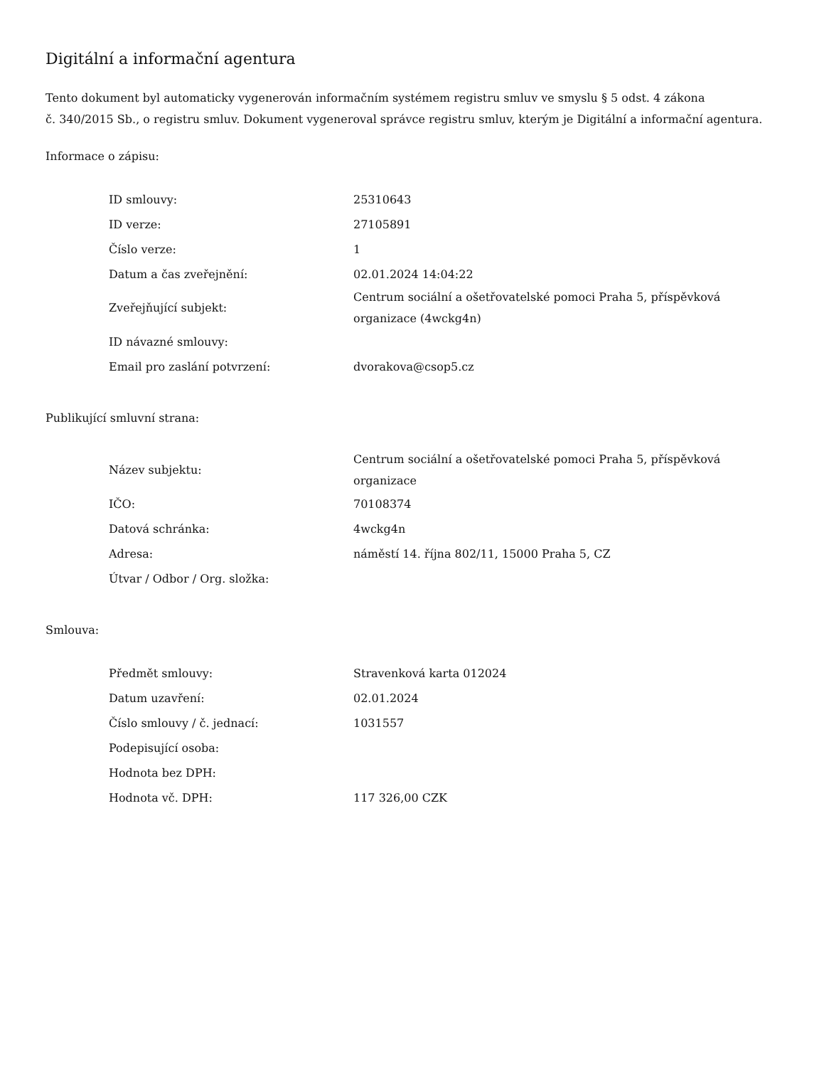Digitální a informační agentura
Tento dokument byl automaticky vygenerován informačním systémem registru smluv ve smyslu § 5 odst. 4 zákona
č. 340/2015 Sb., o registru smluv. Dokument vygeneroval správce registru smluv, kterým je Digitální a informační agentura.
Informace o zápisu:
| ID smlouvy: | 25310643 |
| ID verze: | 27105891 |
| Číslo verze: | 1 |
| Datum a čas zveřejnění: | 02.01.2024 14:04:22 |
| Zveřejňující subjekt: | Centrum sociální a ošetřovatelské pomoci Praha 5, příspěvková organizace (4wckg4n) |
| ID návazné smlouvy: | |
| Email pro zaslání potvrzení: | dvorakova@csop5.cz |
Publikující smluvní strana:
| Název subjektu: | Centrum sociální a ošetřovatelské pomoci Praha 5, příspěvková organizace |
| IČO: | 70108374 |
| Datová schránka: | 4wckg4n |
| Adresa: | náměstí 14. října 802/11, 15000 Praha 5, CZ |
| Útvar / Odbor / Org. složka: | |
Smlouva:
| Předmět smlouvy: | Stravenková karta 012024 |
| Datum uzavření: | 02.01.2024 |
| Číslo smlouvy / č. jednací: | 1031557 |
| Podepisující osoba: | |
| Hodnota bez DPH: | |
| Hodnota vč. DPH: | 117 326,00 CZK |